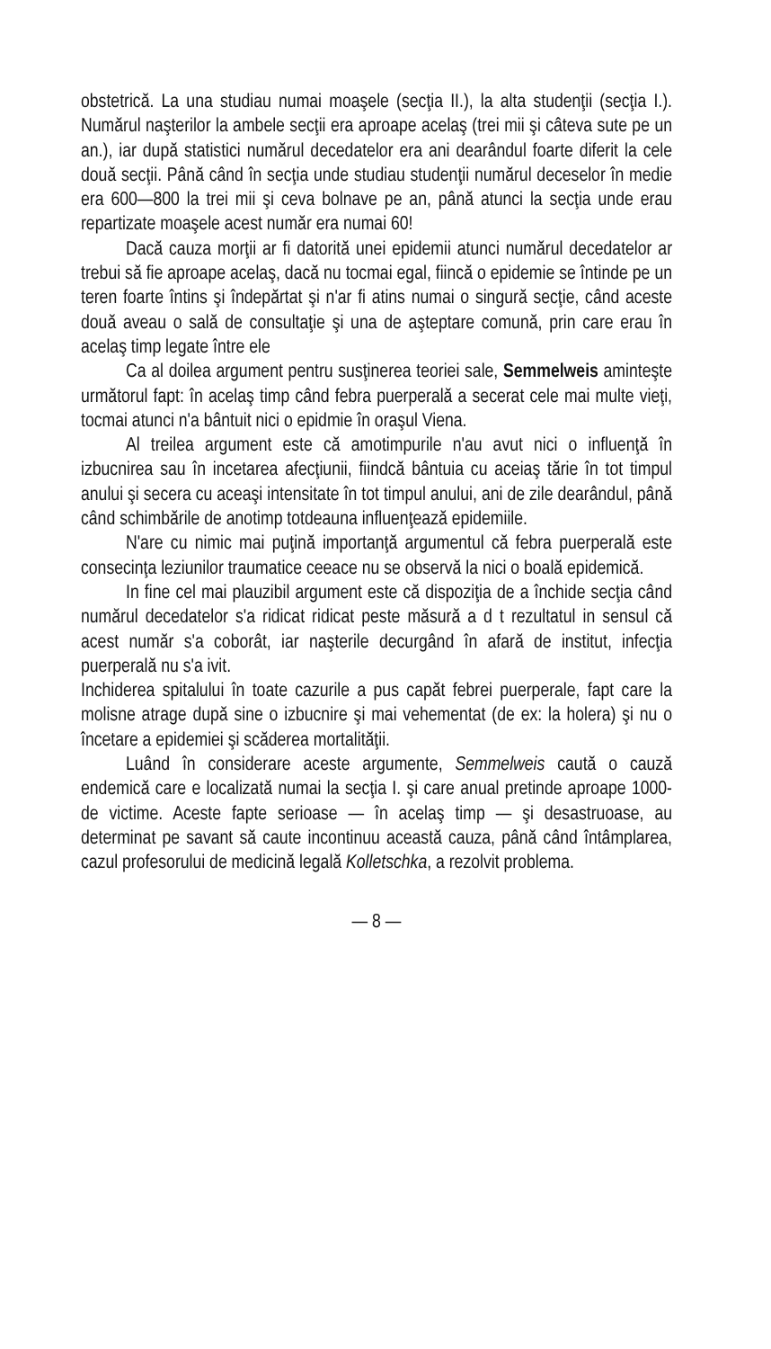obstetrică. La una studiau numai moaşele (secţia II.), la alta studenţii (secţia I.). Numărul naşterilor la ambele secţii era aproape acelaş (trei mii şi câteva sute pe un an.), iar după statistici numărul decedatelor era ani dearândul foarte diferit la cele două secţii. Până când în secţia unde studiau studenţii numărul deceselor în medie era 600—800 la trei mii şi ceva bolnave pe an, până atunci la secţia unde erau repartizate moaşele acest număr era numai 60!
Dacă cauza morţii ar fi datorită unei epidemii atunci numărul decedatelor ar trebui să fie aproape acelaş, dacă nu tocmai egal, fiincă o epidemie se întinde pe un teren foarte întins şi îndepărtat şi n'ar fi atins numai o singură secţie, când aceste două aveau o sală de consultaţie şi una de aşteptare comună, prin care erau în acelaş timp legate între ele
Ca al doilea argument pentru susţinerea teoriei sale, Semmelweis aminteşte următorul fapt: în acelaş timp când febra puerperală a secerat cele mai multe vieţi, tocmai atunci n'a bântuit nici o epidmie în oraşul Viena.
Al treilea argument este că amotimpurile n'au avut nici o influenţă în izbucnirea sau în incetarea afecţiunii, fiindcă bântuia cu aceiaş tărie în tot timpul anului şi secera cu aceaşi intensitate în tot timpul anului, ani de zile dearândul, până când schimbările de anotimp totdeauna influenţează epidemiile.
N'are cu nimic mai puţină importanţă argumentul că febra puerperală este consecinţa leziunilor traumatice ceeace nu se observă la nici o boală epidemică.
In fine cel mai plauzibil argument este că dispoziţia de a închide secţia când numărul decedatelor s'a ridicat ridicat peste măsură a d t rezultatul in sensul că acest număr s'a coborât, iar naşterile decurgând în afară de institut, infecţia puerperală nu s'a ivit.
Inchiderea spitalului în toate cazurile a pus capăt febrei puerperale, fapt care la molisne atrage după sine o izbucnire şi mai vehementat (de ex: la holera) şi nu o încetare a epidemiei şi scăderea mortalităţii.
Luând în considerare aceste argumente, Semmelweis caută o cauză endemică care e localizată numai la secţia I. şi care anual pretinde aproape 1000- de victime. Aceste fapte serioase — în acelaş timp — şi desastruoase, au determinat pe savant să caute incontinuu această cauza, până când întâmplarea, cazul profesorului de medicină legală Kolletschka, a rezolvit problema.
— 8 —